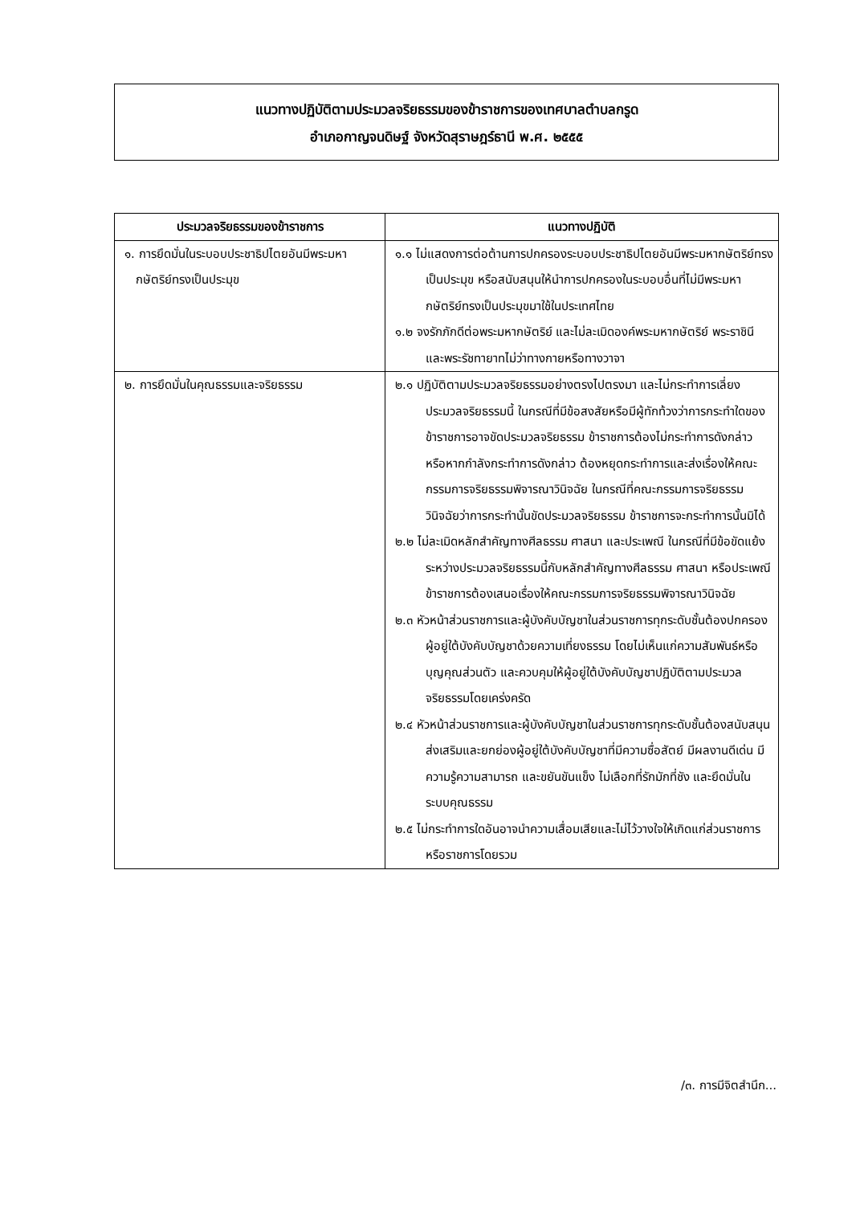แนวทางปฏิบัติตามประมวลจริยธรรมของข้าราชการของเทศบาลตำบลกรูด
อำเภอกาญจนดิษฐ์ จังหวัดสุราษฎร์ธานี พ.ศ. ๒๕๕๕
| ประมวลจริยธรรมของข้าราชการ | แนวทางปฏิบัติ |
| --- | --- |
| ๑. การยึดมั่นในระบอบประชาธิปไตยอันมีพระมหากษัตริย์ทรงเป็นประมุข | ๑.๑ ไม่แสดงการต่อต้านการปกครองระบอบประชาธิปไตยอันมีพระมหากษัตริย์ทรงเป็นประมุข หรือสนับสนุนให้นำการปกครองในระบอบอื่นที่ไม่มีพระมหากษัตริย์ทรงเป็นประมุขมาใช้ในประเทศไทย ๑.๒ จงรักภักดีต่อพระมหากษัตริย์ และไม่ละเมิดองค์พระมหากษัตริย์ พระราชินี และพระรัชทายาทไม่ว่าทางกายหรือทางวาจา |
| ๒. การยึดมั่นในคุณธรรมและจริยธรรม | ๒.๑ ปฏิบัติตามประมวลจริยธรรมอย่างตรงไปตรงมา และไม่กระทำการเลี่ยงประมวลจริยธรรมนี้ ในกรณีที่มีข้อสงสัยหรือมีผู้ทักท้วงว่าการกระทำใดของข้าราชการอาจขัดประมวลจริยธรรม ข้าราชการต้องไม่กระทำการดังกล่าว หรือหากกำลังกระทำการดังกล่าว ต้องหยุดกระทำการและส่งเรื่องให้คณะกรรมการจริยธรรมพิจารณาวินิจฉัย ในกรณีที่คณะกรรมการจริยธรรมวินิจฉัยว่าการกระทำนั้นขัดประมวลจริยธรรม ข้าราชการจะกระทำการนั้นมิได้ ๒.๒ ไม่ละเมิดหลักสำคัญทางศีลธรรม ศาสนา และประเพณี ในกรณีที่มีข้อขัดแย้งระหว่างประมวลจริยธรรมนี้กับหลักสำคัญทางศีลธรรม ศาสนา หรือประเพณี ข้าราชการต้องเสนอเรื่องให้คณะกรรมการจริยธรรมพิจารณาวินิจฉัย ๒.๓ หัวหน้าส่วนราชการและผู้บังคับบัญชาในส่วนราชการทุกระดับชั้นต้องปกครองผู้อยู่ใต้บังคับบัญชาด้วยความเที่ยงธรรม โดยไม่เห็นแก่ความสัมพันธ์หรือบุญคุณส่วนตัว และควบคุมให้ผู้อยู่ใต้บังคับบัญชาปฏิบัติตามประมวลจริยธรรมโดยเคร่งครัด ๒.๔ หัวหน้าส่วนราชการและผู้บังคับบัญชาในส่วนราชการทุกระดับชั้นต้องสนับสนุนส่งเสริมและยกย่องผู้อยู่ใต้บังคับบัญชาที่มีความซื่อสัตย์ มีผลงานดีเด่น มีความรู้ความสามารถ และขยันขันแข็ง ไม่เลือกที่รักมักที่ชัง และยึดมั่นในระบบคุณธรรม ๒.๕ ไม่กระทำการใดอันอาจนำความเสื่อมเสียและไม่ไว้วางใจให้เกิดแก่ส่วนราชการหรือราชการโดยรวม |
/๓. การมีจิตสำนึก...